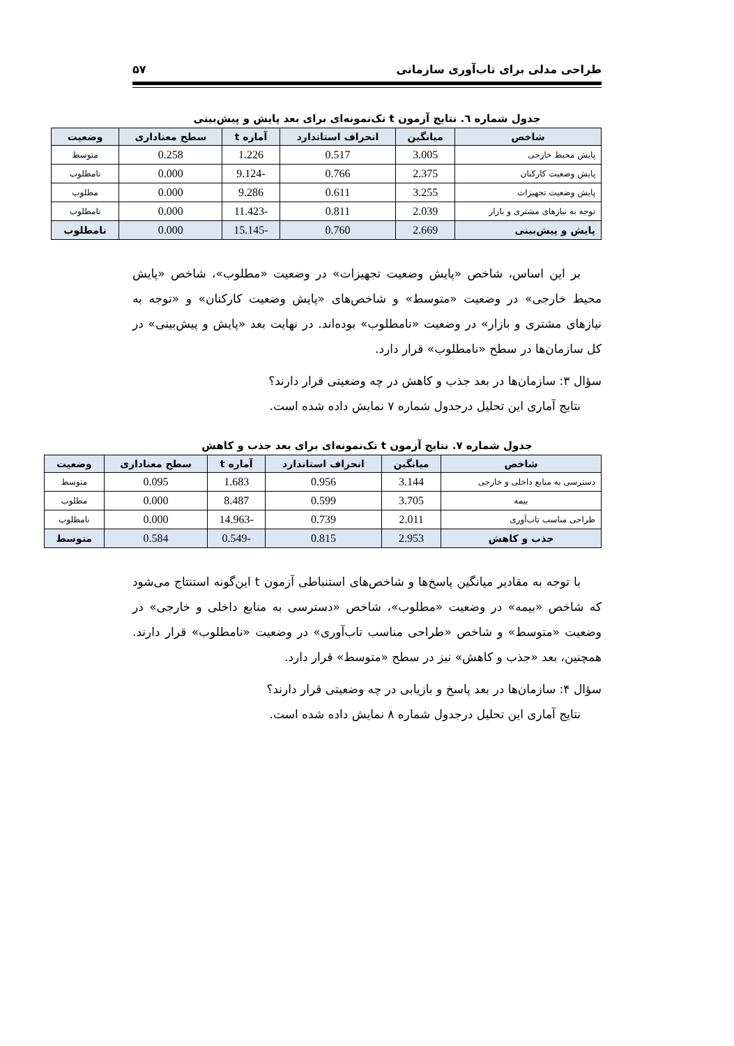طراحی مدلی برای تاب‌آوری سازمانی ۵۷
جدول شماره ٦. نتایج آزمون t تک‌نمونه‌ای برای بعد پایش و پیش‌بینی
| شاخص | میانگین | انحراف استاندارد | آماره t | سطح معناداری | وضعیت |
| --- | --- | --- | --- | --- | --- |
| پایش محیط خارجی | 3.005 | 0.517 | 1.226 | 0.258 | متوسط |
| پایش وضعیت کارکنان | 2.375 | 0.766 | -9.124 | 0.000 | نامطلوب |
| پایش وضعیت تجهیزات | 3.255 | 0.611 | 9.286 | 0.000 | مطلوب |
| توجه به نیازهای مشتری و بازار | 2.039 | 0.811 | -11.423 | 0.000 | نامطلوب |
| پایش و پیش‌بینی | 2.669 | 0.760 | -15.145 | 0.000 | نامطلوب |
بر این اساس، شاخص «پایش وضعیت تجهیزات» در وضعیت «مطلوب»، شاخص «پایش محیط خارجی» در وضعیت «متوسط» و شاخص‌های «پایش وضعیت کارکنان» و «توجه به نیازهای مشتری و بازار» در وضعیت «نامطلوب» بوده‌اند. در نهایت بعد «پایش و پیش‌بینی» در کل سازمان‌ها در سطح «نامطلوب» قرار دارد.
سؤال ۳: سازمان‌ها در بعد جذب و کاهش در چه وضعیتی قرار دارند؟
نتایج آماری این تحلیل درجدول شماره ۷ نمایش داده شده است.
جدول شماره ۷. نتایج آزمون t تک‌نمونه‌ای برای بعد جذب و کاهش
| شاخص | میانگین | انحراف استاندارد | آماره t | سطح معناداری | وضعیت |
| --- | --- | --- | --- | --- | --- |
| دسترسی به منابع داخلی و خارجی | 3.144 | 0.956 | 1.683 | 0.095 | متوسط |
| بیمه | 3.705 | 0.599 | 8.487 | 0.000 | مطلوب |
| طراحی مناسب تاب‌آوری | 2.011 | 0.739 | -14.963 | 0.000 | نامطلوب |
| جذب و کاهش | 2.953 | 0.815 | -0.549 | 0.584 | متوسط |
با توجه به مقادیر میانگین پاسخ‌ها و شاخص‌های استنباطی آزمون t این‌گونه استنتاج می‌شود که شاخص «بیمه» در وضعیت «مطلوب»، شاخص «دسترسی به منابع داخلی و خارجی» در وضعیت «متوسط» و شاخص «طراحی مناسب تاب‌آوری» در وضعیت «نامطلوب» قرار دارند. همچنین، بعد «جذب و کاهش» نیز در سطح «متوسط» قرار دارد.
سؤال ۴: سازمان‌ها در بعد پاسخ و بازیابی در چه وضعیتی قرار دارند؟
نتایج آماری این تحلیل درجدول شماره ۸ نمایش داده شده است.